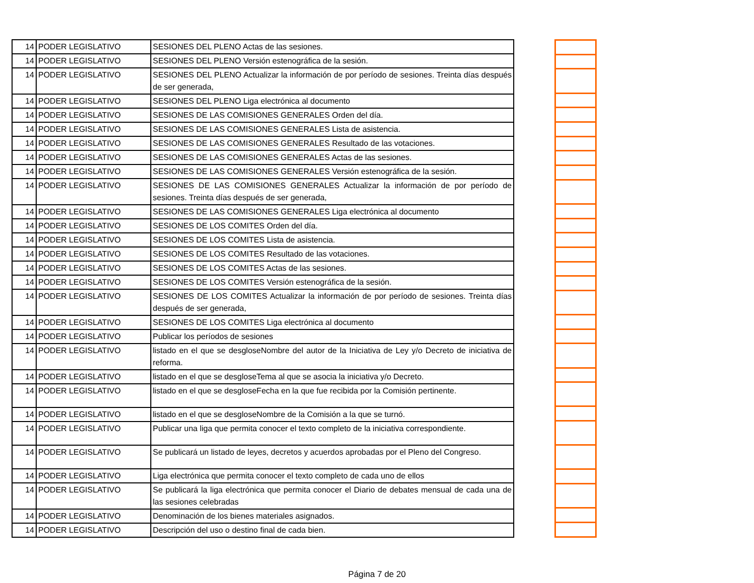| 14 | PODER LEGISLATIVO | SESIONES DEL PLENO Actas de las sesiones. |
| 14 | PODER LEGISLATIVO | SESIONES DEL PLENO Versión estenográfica de la sesión. |
| 14 | PODER LEGISLATIVO | SESIONES DEL PLENO Actualizar la información de por período de sesiones. Treinta días después de ser generada, |
| 14 | PODER LEGISLATIVO | SESIONES DEL PLENO Liga electrónica al documento |
| 14 | PODER LEGISLATIVO | SESIONES DE LAS COMISIONES GENERALES Orden del día. |
| 14 | PODER LEGISLATIVO | SESIONES DE LAS COMISIONES GENERALES Lista de asistencia. |
| 14 | PODER LEGISLATIVO | SESIONES DE LAS COMISIONES GENERALES Resultado de las votaciones. |
| 14 | PODER LEGISLATIVO | SESIONES DE LAS COMISIONES GENERALES Actas de las sesiones. |
| 14 | PODER LEGISLATIVO | SESIONES DE LAS COMISIONES GENERALES Versión estenográfica de la sesión. |
| 14 | PODER LEGISLATIVO | SESIONES DE LAS COMISIONES GENERALES Actualizar la información de por período de sesiones. Treinta días después de ser generada, |
| 14 | PODER LEGISLATIVO | SESIONES DE LAS COMISIONES GENERALES Liga electrónica al documento |
| 14 | PODER LEGISLATIVO | SESIONES DE LOS COMITES Orden del día. |
| 14 | PODER LEGISLATIVO | SESIONES DE LOS COMITES Lista de asistencia. |
| 14 | PODER LEGISLATIVO | SESIONES DE LOS COMITES Resultado de las votaciones. |
| 14 | PODER LEGISLATIVO | SESIONES DE LOS COMITES Actas de las sesiones. |
| 14 | PODER LEGISLATIVO | SESIONES DE LOS COMITES Versión estenográfica de la sesión. |
| 14 | PODER LEGISLATIVO | SESIONES DE LOS COMITES Actualizar la información de por período de sesiones. Treinta días después de ser generada, |
| 14 | PODER LEGISLATIVO | SESIONES DE LOS COMITES Liga electrónica al documento |
| 14 | PODER LEGISLATIVO | Publicar los períodos de sesiones |
| 14 | PODER LEGISLATIVO | listado en el que se desgloseNombre del autor de la Iniciativa de Ley y/o Decreto de iniciativa de reforma. |
| 14 | PODER LEGISLATIVO | listado en el que se desgloseTema al que se asocia la iniciativa y/o Decreto. |
| 14 | PODER LEGISLATIVO | listado en el que se desgloseFecha en la que fue recibida por la Comisión pertinente. |
| 14 | PODER LEGISLATIVO | listado en el que se desgloseNombre de la Comisión a la que se turnó. |
| 14 | PODER LEGISLATIVO | Publicar una liga que permita conocer el texto completo de la iniciativa correspondiente. |
| 14 | PODER LEGISLATIVO | Se publicará un listado de leyes, decretos y acuerdos aprobadas por el Pleno del Congreso. |
| 14 | PODER LEGISLATIVO | Liga electrónica que permita conocer el texto completo de cada uno de ellos |
| 14 | PODER LEGISLATIVO | Se publicará la liga electrónica que permita conocer el Diario de debates mensual de cada una de las sesiones celebradas |
| 14 | PODER LEGISLATIVO | Denominación de los bienes materiales asignados. |
| 14 | PODER LEGISLATIVO | Descripción del uso o destino final de cada bien. |
Página 7 de 20